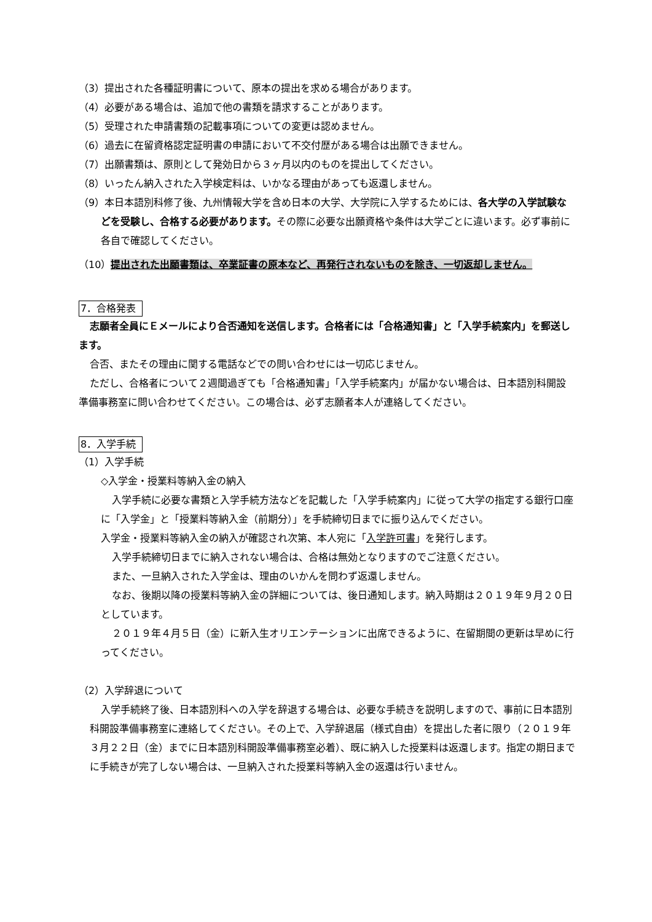（3）提出された各種証明書について、原本の提出を求める場合があります。
（4）必要がある場合は、追加で他の書類を請求することがあります。
（5）受理された申請書類の記載事項についての変更は認めません。
（6）過去に在留資格認定証明書の申請において不交付歴がある場合は出願できません。
（7）出願書類は、原則として発効日から３ヶ月以内のものを提出してください。
（8）いったん納入された入学検定料は、いかなる理由があっても返還しません。
（9）本日本語別科修了後、九州情報大学を含め日本の大学、大学院に入学するためには、各大学の入学試験などを受験し、合格する必要があります。その際に必要な出願資格や条件は大学ごとに違います。必ず事前に各自で確認してください。
（10）提出された出願書類は、卒業証書の原本など、再発行されないものを除き、一切返却しません。
7．合格発表
志願者全員にＥメールにより合否通知を送信します。合格者には「合格通知書」と「入学手続案内」を郵送します。
合否、またその理由に関する電話などでの問い合わせには一切応じません。
ただし、合格者について２週間過ぎても「合格通知書」「入学手続案内」が届かない場合は、日本語別科開設準備事務室に問い合わせてください。この場合は、必ず志願者本人が連絡してください。
8．入学手続
（1）入学手続
◇入学金・授業料等納入金の納入
入学手続に必要な書類と入学手続方法などを記載した「入学手続案内」に従って大学の指定する銀行口座に「入学金」と「授業料等納入金（前期分）」を手続締切日までに振り込んでください。
入学金・授業料等納入金の納入が確認され次第、本人宛に「入学許可書」を発行します。
入学手続締切日までに納入されない場合は、合格は無効となりますのでご注意ください。
また、一旦納入された入学金は、理由のいかんを問わず返還しません。
なお、後期以降の授業料等納入金の詳細については、後日通知します。納入時期は２０１９年９月２０日としています。
２０１９年４月５日（金）に新入生オリエンテーションに出席できるように、在留期間の更新は早めに行ってください。
（2）入学辞退について
入学手続終了後、日本語別科への入学を辞退する場合は、必要な手続きを説明しますので、事前に日本語別科開設準備事務室に連絡してください。その上で、入学辞退届（様式自由）を提出した者に限り（２０１９年３月２２日（金）までに日本語別科開設準備事務室必着）、既に納入した授業料は返還します。指定の期日までに手続きが完了しない場合は、一旦納入された授業料等納入金の返還は行いません。